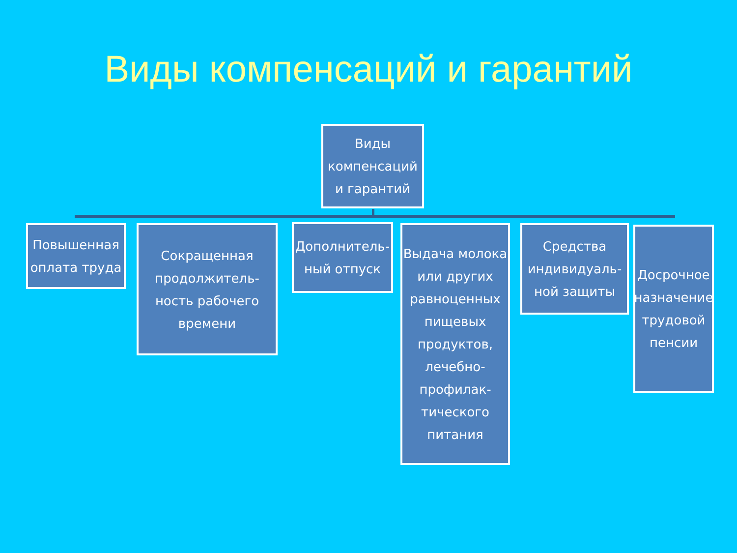Виды компенсаций и гарантий
Виды компенсаций и гарантий
Повышенная оплата труда
Сокращенная продолжитель-ность рабочего времени
Дополнитель-ный отпуск
Выдача молока или других равноценных пищевых продуктов, лечебно-профилак-тического питания
Средства индивидуаль-ной защиты
Досрочное назначение трудовой пенсии